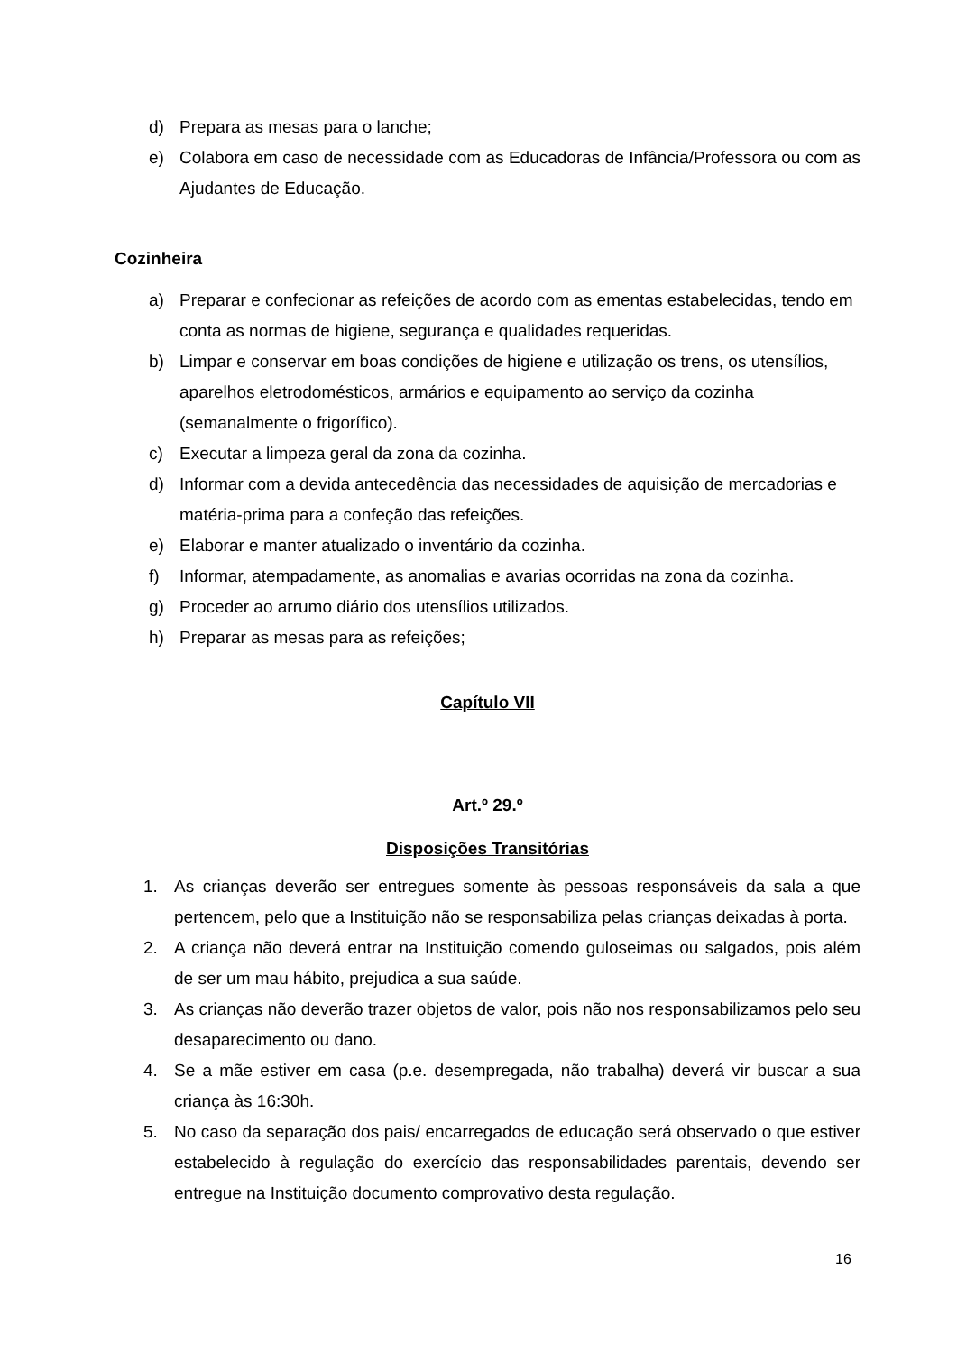d) Prepara as mesas para o lanche;
e) Colabora em caso de necessidade com as Educadoras de Infância/Professora ou com as Ajudantes de Educação.
Cozinheira
a) Preparar e confecionar as refeições de acordo com as ementas estabelecidas, tendo em conta as normas de higiene, segurança e qualidades requeridas.
b) Limpar e conservar em boas condições de higiene e utilização os trens, os utensílios, aparelhos eletrodomésticos, armários e equipamento ao serviço da cozinha (semanalmente o frigorífico).
c) Executar a limpeza geral da zona da cozinha.
d) Informar com a devida antecedência das necessidades de aquisição de mercadorias e matéria-prima para a confeção das refeições.
e) Elaborar e manter atualizado o inventário da cozinha.
f) Informar, atempadamente, as anomalias e avarias ocorridas na zona da cozinha.
g) Proceder ao arrumo diário dos utensílios utilizados.
h) Preparar as mesas para as refeições;
Capítulo VII
Art.º 29.º
Disposições Transitórias
1. As crianças deverão ser entregues somente às pessoas responsáveis da sala a que pertencem, pelo que a Instituição não se responsabiliza pelas crianças deixadas à porta.
2. A criança não deverá entrar na Instituição comendo guloseimas ou salgados, pois além de ser um mau hábito, prejudica a sua saúde.
3. As crianças não deverão trazer objetos de valor, pois não nos responsabilizamos pelo seu desaparecimento ou dano.
4. Se a mãe estiver em casa (p.e. desempregada, não trabalha) deverá vir buscar a sua criança às 16:30h.
5. No caso da separação dos pais/ encarregados de educação será observado o que estiver estabelecido à regulação do exercício das responsabilidades parentais, devendo ser entregue na Instituição documento comprovativo desta regulação.
16